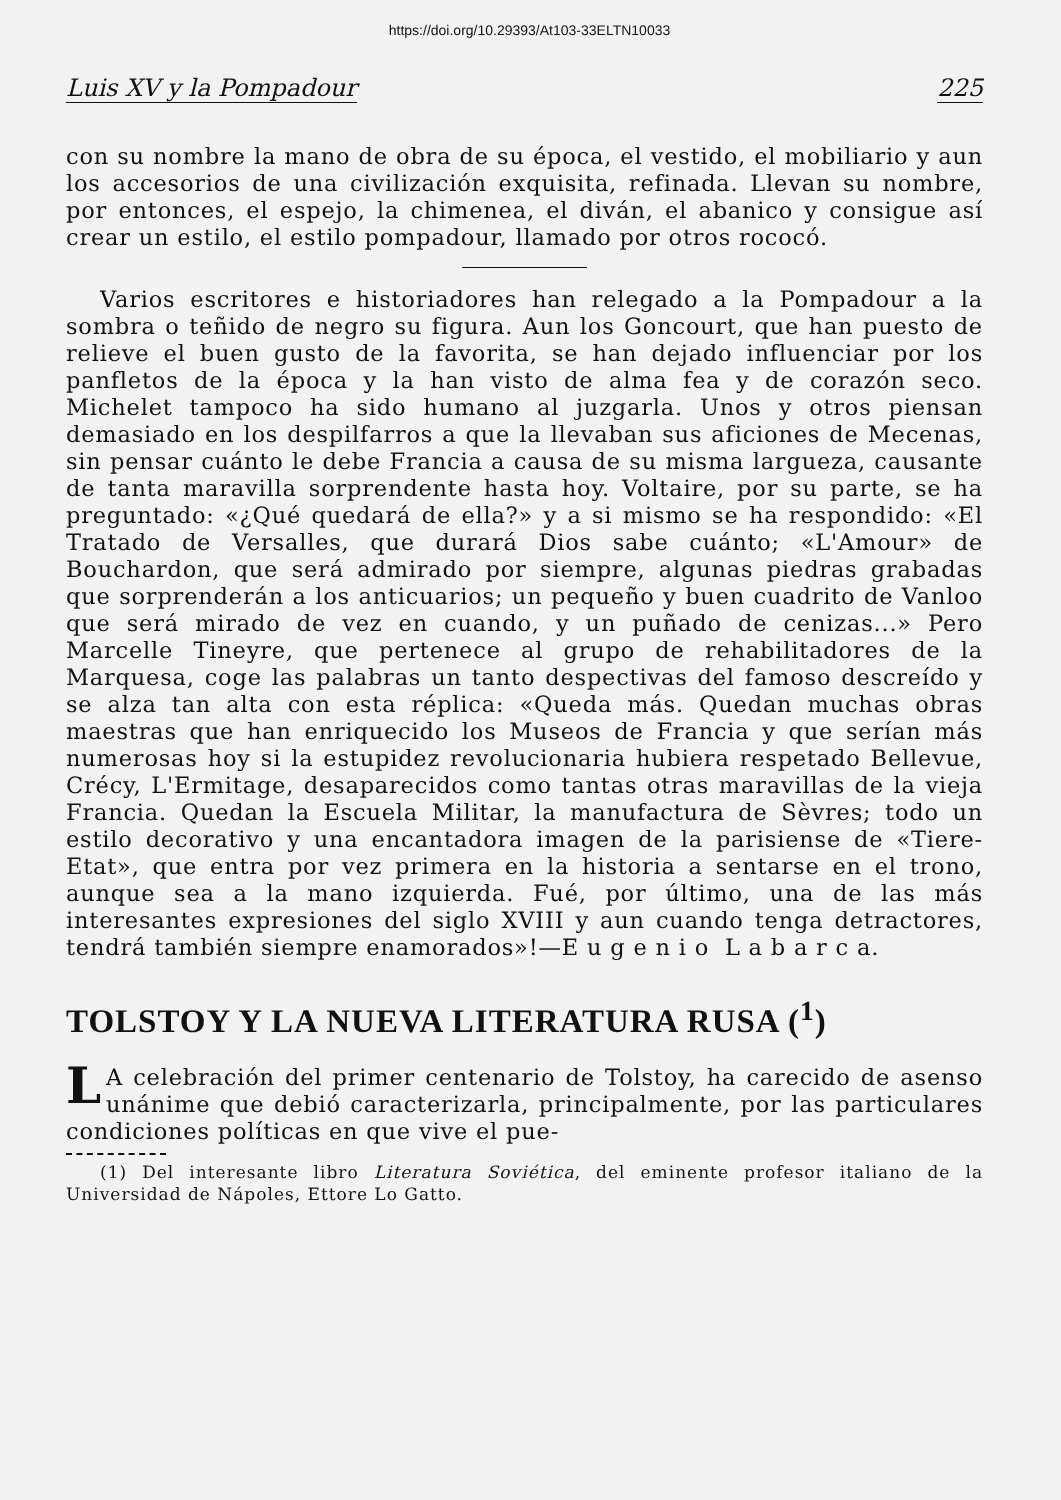https://doi.org/10.29393/At103-33ELTN10033
Luis XV y la Pompadour 225
con su nombre la mano de obra de su época, el vestido, el mobiliario y aun los accesorios de una civilización exquisita, refinada. Llevan su nombre, por entonces, el espejo, la chimenea, el diván, el abanico y consigue así crear un estilo, el estilo pompadour, llamado por otros rococó.
Varios escritores e historiadores han relegado a la Pompadour a la sombra o teñido de negro su figura. Aun los Goncourt, que han puesto de relieve el buen gusto de la favorita, se han dejado influenciar por los panfletos de la época y la han visto de alma fea y de corazón seco. Michelet tampoco ha sido humano al juzgarla. Unos y otros piensan demasiado en los despilfarros a que la llevaban sus aficiones de Mecenas, sin pensar cuánto le debe Francia a causa de su misma largueza, causante de tanta maravilla sorprendente hasta hoy. Voltaire, por su parte, se ha preguntado: «¿Qué quedará de ella?» y a si mismo se ha respondido: «El Tratado de Versalles, que durará Dios sabe cuánto; «L'Amour» de Bouchardon, que será admirado por siempre, algunas piedras grabadas que sorprenderán a los anticuarios; un pequeño y buen cuadrito de Vanloo que será mirado de vez en cuando, y un puñado de cenizas...» Pero Marcelle Tineyre, que pertenece al grupo de rehabilitadores de la Marquesa, coge las palabras un tanto despectivas del famoso descreído y se alza tan alta con esta réplica: «Queda más. Quedan muchas obras maestras que han enriquecido los Museos de Francia y que serían más numerosas hoy si la estupidez revolucionaria hubiera respetado Bellevue, Crécy, L'Ermitage, desaparecidos como tantas otras maravillas de la vieja Francia. Quedan la Escuela Militar, la manufactura de Sèvres; todo un estilo decorativo y una encantadora imagen de la parisiense de «Tiere-Etat», que entra por vez primera en la historia a sentarse en el trono, aunque sea a la mano izquierda. Fué, por último, una de las más interesantes expresiones del siglo XVIII y aun cuando tenga detractores, tendrá también siempre enamorados»!—E u g e n i o L a b a r c a.
TOLSTOY Y LA NUEVA LITERATURA RUSA (<sup>1</sup>)
LA celebración del primer centenario de Tolstoy, ha carecido de asenso unánime que debió caracterizarla, principalmente, por las particulares condiciones políticas en que vive el pue-
(1) Del interesante libro Literatura Soviética, del eminente profesor italiano de la Universidad de Nápoles, Ettore Lo Gatto.